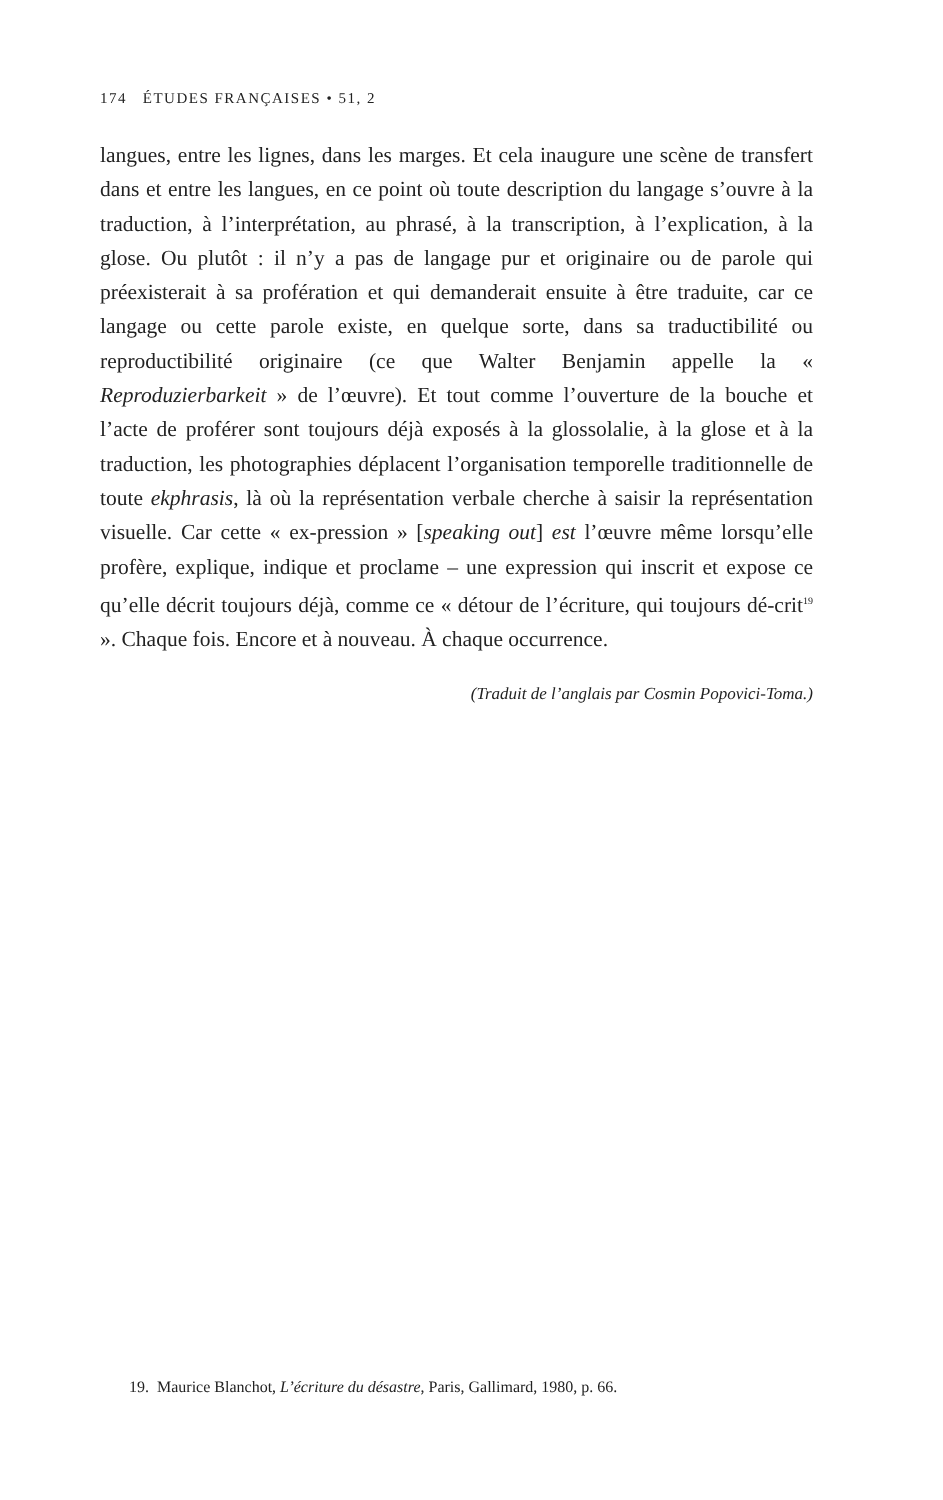174 ÉTUDES FRANÇAISES • 51, 2
langues, entre les lignes, dans les marges. Et cela inaugure une scène de transfert dans et entre les langues, en ce point où toute description du langage s’ouvre à la traduction, à l’interprétation, au phrasé, à la transcription, à l’explication, à la glose. Ou plutôt : il n’y a pas de langage pur et originaire ou de parole qui préexisterait à sa profération et qui demanderait ensuite à être traduite, car ce langage ou cette parole existe, en quelque sorte, dans sa traductibilité ou reproductibilité originaire (ce que Walter Benjamin appelle la « Reproduzierbarkeit » de l’œuvre). Et tout comme l’ouverture de la bouche et l’acte de proférer sont toujours déjà exposés à la glossolalie, à la glose et à la traduction, les photographies déplacent l’organisation temporelle traditionnelle de toute ekphrasis, là où la représentation verbale cherche à saisir la représentation visuelle. Car cette « ex-pression » [speaking out] est l’œuvre même lorsqu’elle profère, explique, indique et proclame – une expression qui inscrit et expose ce qu’elle décrit toujours déjà, comme ce « détour de l’écriture, qui toujours dé-crit<sup>19</sup> ». Chaque fois. Encore et à nouveau. À chaque occurrence.
(Traduit de l’anglais par Cosmin Popovici-Toma.)
19. Maurice Blanchot, L’écriture du désastre, Paris, Gallimard, 1980, p. 66.